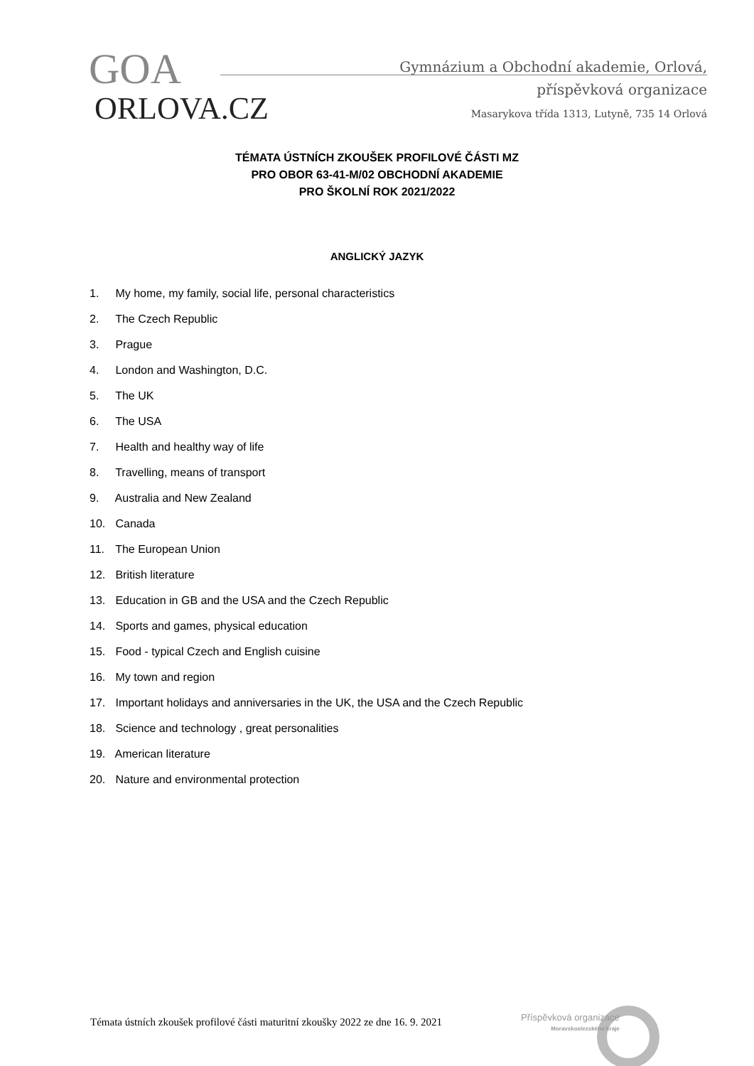GOA
ORLOVA.CZ
Gymnázium a Obchodní akademie, Orlová,
příspěvková organizace
Masarykova třída 1313, Lutyně, 735 14 Orlová
TÉMATA ÚSTNÍCH ZKOUŠEK PROFILOVÉ ČÁSTI MZ
PRO OBOR 63-41-M/02 OBCHODNÍ AKADEMIE
PRO ŠKOLNÍ ROK 2021/2022
ANGLICKÝ JAZYK
1. My home, my family, social life, personal characteristics
2. The Czech Republic
3. Prague
4. London and Washington, D.C.
5. The UK
6. The USA
7. Health and healthy way of life
8. Travelling, means of transport
9. Australia and New Zealand
10. Canada
11. The European Union
12. British literature
13. Education in GB and the USA and the Czech Republic
14. Sports and games, physical education
15. Food - typical Czech and English cuisine
16. My town and region
17. Important holidays and anniversaries in the UK, the USA and the Czech Republic
18. Science and technology , great personalities
19. American literature
20. Nature and environmental protection
Témata ústních zkoušek profilové části maturitní zkoušky 2022 ze dne 16. 9. 2021
Příspěvková organizace
Moravskoslezského kraje